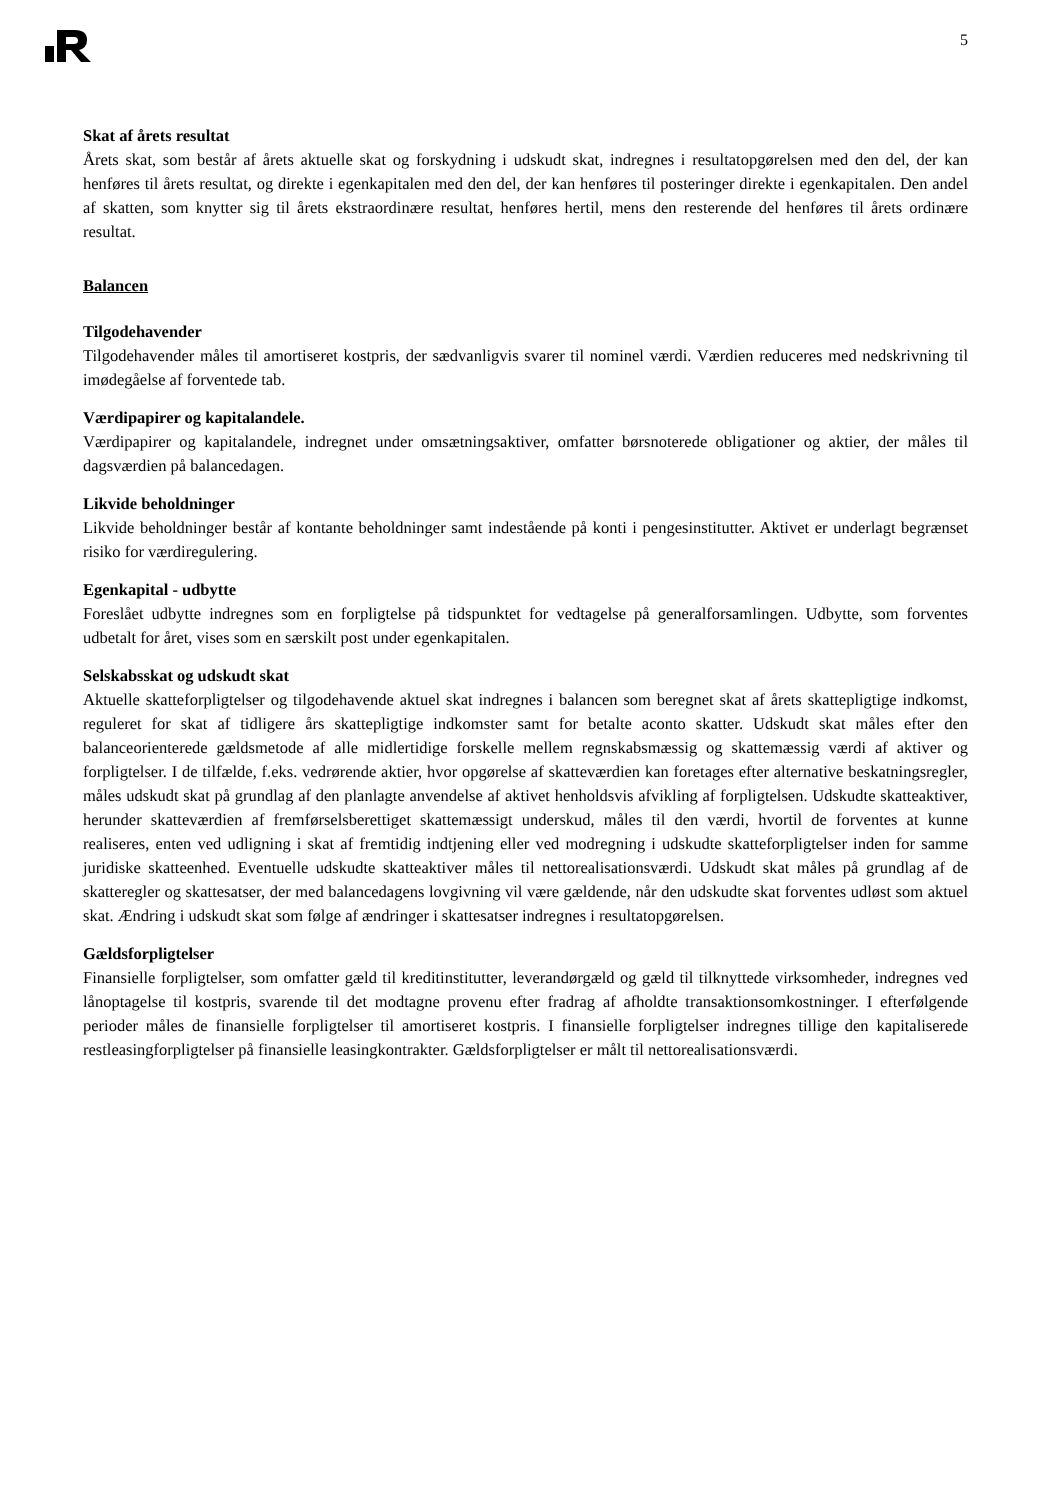5
Skat af årets resultat
Årets skat, som består af årets aktuelle skat og forskydning i udskudt skat, indregnes i resultatopgørelsen med den del, der kan henføres til årets resultat, og direkte i egenkapitalen med den del, der kan henføres til posteringer direkte i egenkapitalen. Den andel af skatten, som knytter sig til årets ekstraordinære resultat, henføres hertil, mens den resterende del henføres til årets ordinære resultat.
Balancen
Tilgodehavender
Tilgodehavender måles til amortiseret kostpris, der sædvanligvis svarer til nominel værdi. Værdien reduceres med nedskrivning til imødegåelse af forventede tab.
Værdipapirer og kapitalandele.
Værdipapirer og kapitalandele, indregnet under omsætningsaktiver, omfatter børsnoterede obligationer og aktier, der måles til dagsværdien på balancedagen.
Likvide beholdninger
Likvide beholdninger består af kontante beholdninger samt indestående på konti i pengesinstitutter. Aktivet er underlagt begrænset risiko for værdiregulering.
Egenkapital - udbytte
Foreslået udbytte indregnes som en forpligtelse på tidspunktet for vedtagelse på generalforsamlingen. Udbytte, som forventes udbetalt for året, vises som en særskilt post under egenkapitalen.
Selskabsskat og udskudt skat
Aktuelle skatteforpligtelser og tilgodehavende aktuel skat indregnes i balancen som beregnet skat af årets skattepligtige indkomst, reguleret for skat af tidligere års skattepligtige indkomster samt for betalte aconto skatter. Udskudt skat måles efter den balanceorienterede gældsmetode af alle midlertidige forskelle mellem regnskabsmæssig og skattemæssig værdi af aktiver og forpligtelser. I de tilfælde, f.eks. vedrørende aktier, hvor opgørelse af skatteværdien kan foretages efter alternative beskatningsregler, måles udskudt skat på grundlag af den planlagte anvendelse af aktivet henholdsvis afvikling af forpligtelsen. Udskudte skatteaktiver, herunder skatteværdien af fremførselsberettiget skattemæssigt underskud, måles til den værdi, hvortil de forventes at kunne realiseres, enten ved udligning i skat af fremtidig indtjening eller ved modregning i udskudte skatteforpligtelser inden for samme juridiske skatteenhed. Eventuelle udskudte skatteaktiver måles til nettorealisationsværdi. Udskudt skat måles på grundlag af de skatteregler og skattesatser, der med balancedagens lovgivning vil være gældende, når den udskudte skat forventes udløst som aktuel skat. Ændring i udskudt skat som følge af ændringer i skattesatser indregnes i resultatopgørelsen.
Gældsforpligtelser
Finansielle forpligtelser, som omfatter gæld til kreditinstitutter, leverandørgæld og gæld til tilknyttede virksomheder, indregnes ved lånoptagelse til kostpris, svarende til det modtagne provenu efter fradrag af afholdte transaktionsomkostninger. I efterfølgende perioder måles de finansielle forpligtelser til amortiseret kostpris. I finansielle forpligtelser indregnes tillige den kapitaliserede restleasingforpligtelser på finansielle leasingkontrakter. Gældsforpligtelser er målt til nettorealisationsværdi.